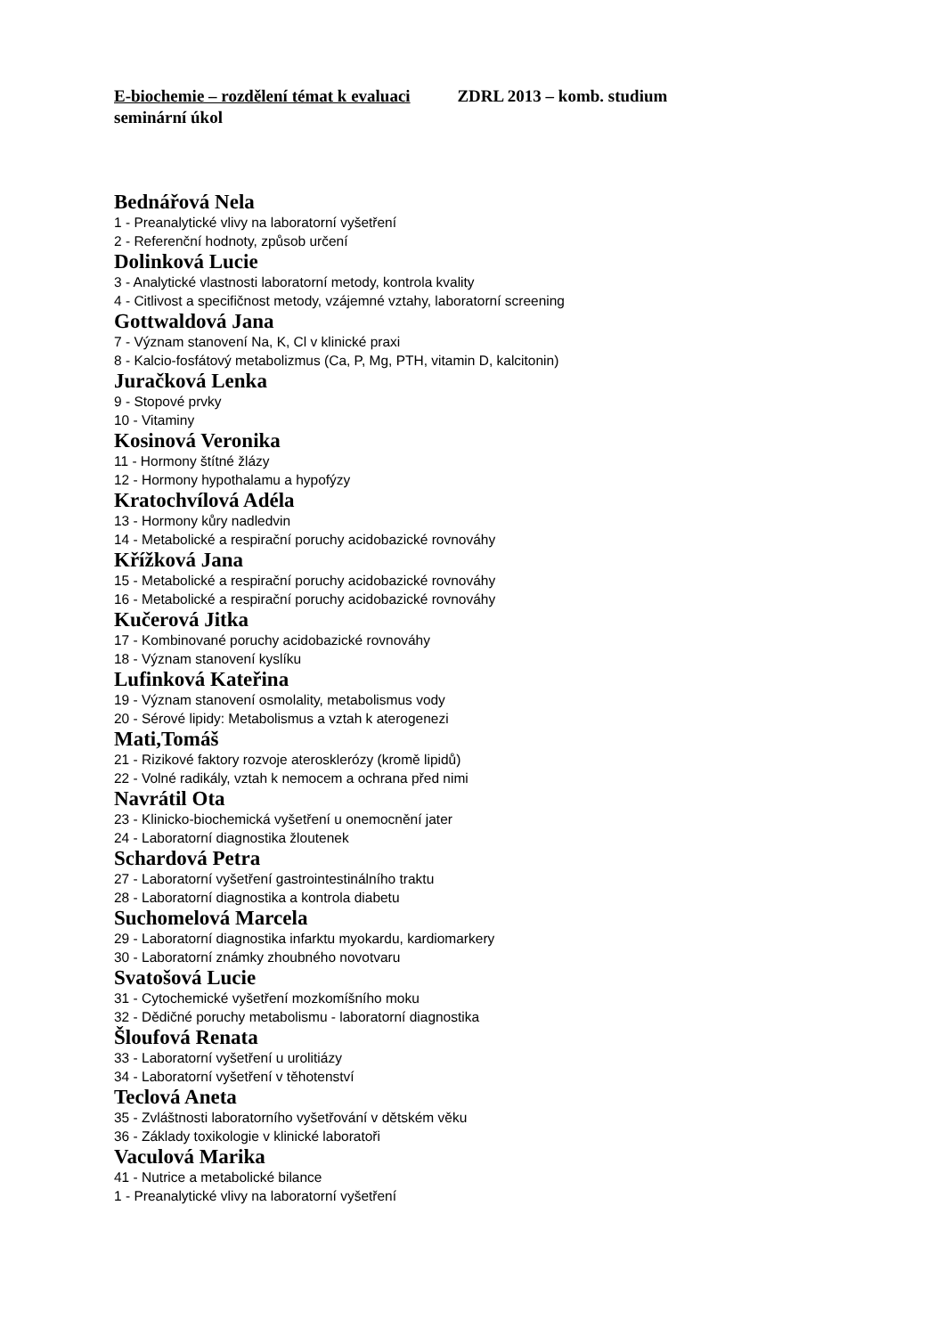E-biochemie – rozdělení témat k evaluaci ZDRL 2013 – komb. studium
seminární úkol
Bednářová Nela
1 - Preanalytické vlivy na laboratorní vyšetření
2 - Referenční hodnoty, způsob určení
Dolinková Lucie
3 - Analytické vlastnosti laboratorní metody, kontrola kvality
4 - Citlivost a specifičnost metody, vzájemné vztahy, laboratorní screening
Gottwaldová Jana
7 - Význam stanovení Na, K, Cl v klinické praxi
8 - Kalcio-fosfátový metabolizmus (Ca, P, Mg, PTH, vitamin D, kalcitonin)
Juračková Lenka
9 - Stopové prvky
10 - Vitaminy
Kosinová Veronika
11 - Hormony štítné žlázy
12 - Hormony hypothalamu a hypofýzy
Kratochvílová Adéla
13 - Hormony kůry nadledvin
14 - Metabolické a respirační poruchy acidobazické rovnováhy
Křížková Jana
15 - Metabolické a respirační poruchy acidobazické rovnováhy
16 - Metabolické a respirační poruchy acidobazické rovnováhy
Kučerová Jitka
17 - Kombinované poruchy acidobazické rovnováhy
18 - Význam stanovení kyslíku
Lufinková Kateřina
19 - Význam stanovení osmolality, metabolismus vody
20 - Sérové lipidy: Metabolismus a vztah k aterogenezi
Mati,Tomáš
21 - Rizikové faktory rozvoje aterosklerózy (kromě lipidů)
22 - Volné radikály, vztah k nemocem a ochrana před nimi
Navrátil Ota
23 - Klinicko-biochemická vyšetření u onemocnění jater
24 - Laboratorní diagnostika žloutenek
Schardová Petra
27 - Laboratorní vyšetření gastrointestinálního traktu
28 - Laboratorní diagnostika a kontrola diabetu
Suchomelová Marcela
29 - Laboratorní diagnostika infarktu myokardu, kardiomarkery
30 - Laboratorní známky zhoubného novotvaru
Svatošová Lucie
31 - Cytochemické vyšetření mozkomíšního moku
32 - Dědičné poruchy metabolismu - laboratorní diagnostika
Šloufová Renata
33 - Laboratorní vyšetření u urolitiázy
34 - Laboratorní vyšetření v těhotenství
Teclová Aneta
35 - Zvláštnosti laboratorního vyšetřování v dětském věku
36 - Základy toxikologie v klinické laboratoři
Vaculová Marika
41 - Nutrice a metabolické bilance
1 - Preanalytické vlivy na laboratorní vyšetření